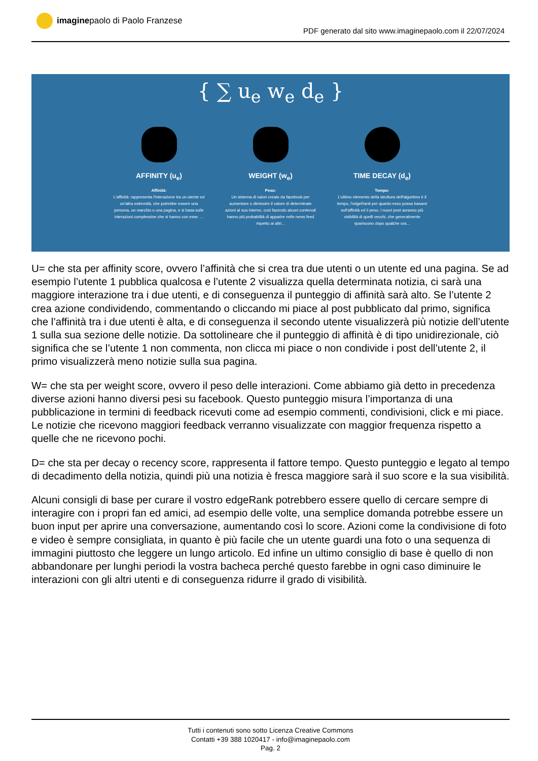imagine paolo di Paolo Franzese
PDF generato dal sito www.imaginepaolo.com il 22/07/2024
{ ∑ u<sub>e</sub> w<sub>e</sub> d<sub>e</sub> }
AFFINITY (u<sub>e</sub>)
Affinità:
L'affinità: rappresenta l'interazione tra un utente ed un'altra estremità, che potrebbe essere una persona, un marchio o una pagina, e si basa sulle interazioni complessive che si hanno con esse. ...
WEIGHT (w<sub>e</sub>)
Peso:
Un sistema di valori creato da facebook per aumentare o diminuire il valore di determinate azioni al suo interno, così facendo alcuni contenuti hanno più probabilità di apparire nelle news feed rispetto ai altri...
TIME DECAY (d<sub>e</sub>)
Tempo:
L'ultimo elemento della struttura dell'algoritmo è il tempo, l'edgeRank per quanto esso possa basarsi sull'affinità ed il peso, i nuovi post avranno più visibilità di quelli vecchi, che generalmente spariscono dopo qualche ora...
U= che sta per affinity score, ovvero l’affinità che si crea tra due utenti o un utente ed una pagina. Se ad esempio l’utente 1 pubblica qualcosa e l’utente 2 visualizza quella determinata notizia, ci sarà una maggiore interazione tra i due utenti, e di conseguenza il punteggio di affinità sarà alto. Se l’utente 2 crea azione condividendo, commentando o cliccando mi piace al post pubblicato dal primo, significa che l’affinità tra i due utenti è alta, e di conseguenza il secondo utente visualizzerà più notizie dell’utente 1 sulla sua sezione delle notizie. Da sottolineare che il punteggio di affinità è di tipo unidirezionale, ciò significa che se l’utente 1 non commenta, non clicca mi piace o non condivide i post dell’utente 2, il primo visualizzerà meno notizie sulla sua pagina.
W= che sta per weight score, ovvero il peso delle interazioni. Come abbiamo già detto in precedenza diverse azioni hanno diversi pesi su facebook. Questo punteggio misura l’importanza di una pubblicazione in termini di feedback ricevuti come ad esempio commenti, condivisioni, click e mi piace. Le notizie che ricevono maggiori feedback verranno visualizzate con maggior frequenza rispetto a quelle che ne ricevono pochi.
D= che sta per decay o recency score, rappresenta il fattore tempo. Questo punteggio e legato al tempo di decadimento della notizia, quindi più una notizia è fresca maggiore sarà il suo score e la sua visibilità.
Alcuni consigli di base per curare il vostro edgeRank potrebbero essere quello di cercare sempre di interagire con i propri fan ed amici, ad esempio delle volte, una semplice domanda potrebbe essere un buon input per aprire una conversazione, aumentando così lo score. Azioni come la condivisione di foto e video è sempre consigliata, in quanto è più facile che un utente guardi una foto o una sequenza di immagini piuttosto che leggere un lungo articolo. Ed infine un ultimo consiglio di base è quello di non abbandonare per lunghi periodi la vostra bacheca perché questo farebbe in ogni caso diminuire le interazioni con gli altri utenti e di conseguenza ridurre il grado di visibilità.
Tutti i contenuti sono sotto Licenza Creative Commons
Contatti +39 388 1020417 - info@imaginepaolo.com
Pag. 2